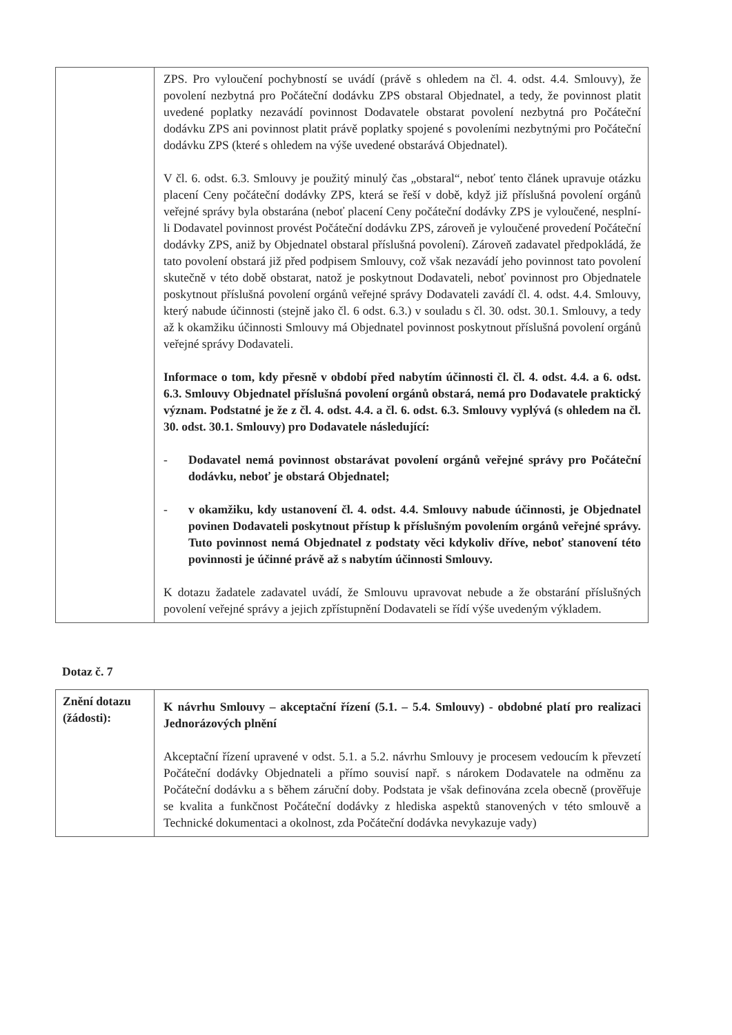| | ZPS. Pro vyloučení pochybností se uvádí (právě s ohledem na čl. 4. odst. 4.4. Smlouvy), že povolení nezbytná pro Počáteční dodávku ZPS obstaral Objednatel, a tedy, že povinnost platit uvedené poplatky nezavádí povinnost Dodavatele obstarat povolení nezbytná pro Počáteční dodávku ZPS ani povinnost platit právě poplatky spojené s povoleními nezbytnými pro Počáteční dodávku ZPS (které s ohledem na výše uvedené obstarává Objednatel). V čl. 6. odst. 6.3. Smlouvy je použitý minulý čas „obstaral“, neboť tento článek upravuje otázku placení Ceny počáteční dodávky ZPS, která se řeší v době, když již příslušná povolení orgánů veřejné správy byla obstarána (neboť placení Ceny počáteční dodávky ZPS je vyloučené, nesplní-li Dodavatel povinnost provést Počáteční dodávku ZPS, zároveň je vyloučené provedení Počáteční dodávky ZPS, aniž by Objednatel obstaral příslušná povolení). Zároveň zadavatel předpokládá, že tato povolení obstará již před podpisem Smlouvy, což však nezavádí jeho povinnost tato povolení skutečně v této době obstarat, natož je poskytnout Dodavateli, neboť povinnost pro Objednatele poskytnout příslušná povolení orgánů veřejné správy Dodavateli zavádí čl. 4. odst. 4.4. Smlouvy, který nabude účinnosti (stejně jako čl. 6 odst. 6.3.) v souladu s čl. 30. odst. 30.1. Smlouvy, a tedy až k okamžiku účinnosti Smlouvy má Objednatel povinnost poskytnout příslušná povolení orgánů veřejné správy Dodavateli. Informace o tom, kdy přesně v období před nabytím účinnosti čl. čl. 4. odst. 4.4. a 6. odst. 6.3. Smlouvy Objednatel příslušná povolení orgánů obstará, nemá pro Dodavatele praktický význam. Podstatné je že z čl. 4. odst. 4.4. a čl. 6. odst. 6.3. Smlouvy vyplývá (s ohledem na čl. 30. odst. 30.1. Smlouvy) pro Dodavatele následující: - Dodavatel nemá povinnost obstarávat povolení orgánů veřejné správy pro Počáteční dodávku, neboť je obstará Objednatel; - v okamžiku, kdy ustanovení čl. 4. odst. 4.4. Smlouvy nabude účinnosti, je Objednatel povinen Dodavateli poskytnout přístup k příslušným povolením orgánů veřejné správy. Tuto povinnost nemá Objednatel z podstaty věci kdykoliv dříve, neboť stanovení této povinnosti je účinné právě až s nabytím účinnosti Smlouvy. K dotazu žadatele zadavatel uvádí, že Smlouvu upravovat nebude a že obstarání příslušných povolení veřejné správy a jejich zpřístupnění Dodavateli se řídí výše uvedeným výkladem. |
Dotaz č. 7
| Znění dotazu (žádosti): | K návrhu Smlouvy – akceptační řízení (5.1. – 5.4. Smlouvy) - obdobné platí pro realizaci Jednorázových plnění Akceptační řízení upravené v odst. 5.1. a 5.2. návrhu Smlouvy je procesem vedoucím k převzetí Počáteční dodávky Objednateli a přímo souvisí např. s nárokem Dodavatele na odměnu za Počáteční dodávku a s během záruční doby. Podstata je však definována zcela obecně (prověřuje se kvalita a funkčnost Počáteční dodávky z hlediska aspektů stanovených v této smlouvě a Technické dokumentaci a okolnost, zda Počáteční dodávka nevykazuje vady) |